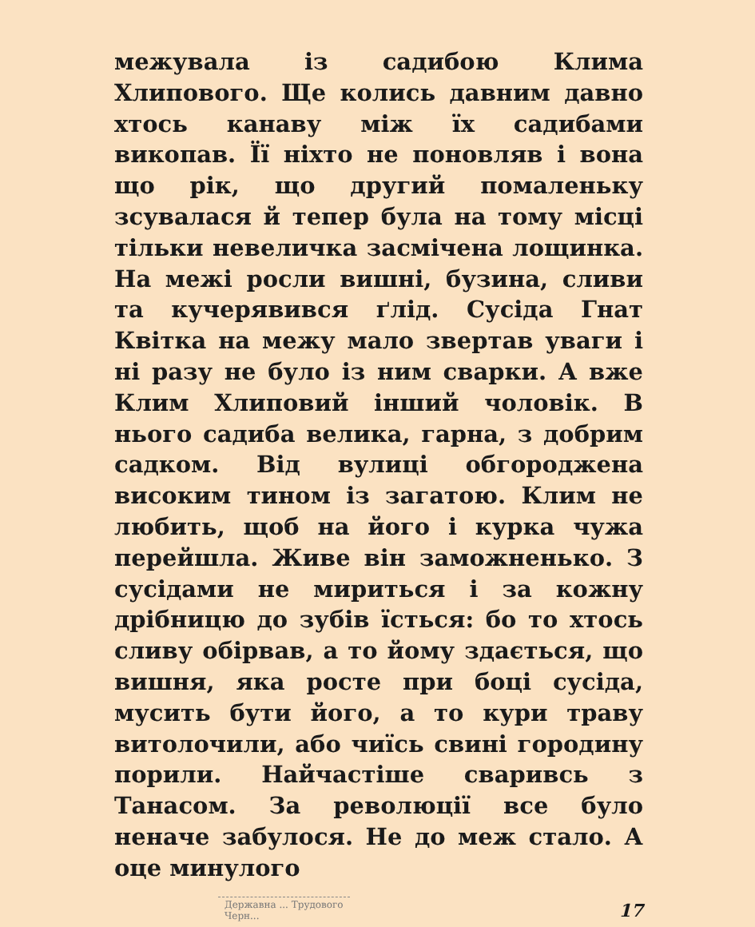межувала із садибою Клима Хлипового. Ще колись давним давно хтось канаву між їх садибами викопав. Її ніхто не поновляв і вона що рік, що другий помаленьку зсувалася й тепер була на тому місці тільки невеличка засмічена лощинка. На межі росли вишні, бузина, сливи та кучерявився ґлід. Сусіда Гнат Квітка на межу мало звертав уваги і ні разу не було із ним сварки. А вже Клим Хлиповий інший чоловік. В нього садиба велика, гарна, з добрим садком. Від вулиці обгороджена високим тином із загатою. Клим не любить, щоб на його і курка чужа перейшла. Живе він заможненько. З сусідами не мириться і за кожну дрібницю до зубів їсться: бо то хтось сливу обірвав, а то йому здається, що вишня, яка росте при боці сусіда, мусить бути його, а то кури траву витолочили, або чиїсь свині городину порили. Найчастіше сваривсь з Танасом. За революції все було неначе забулося. Не до меж стало. А оце минулого
Державна ... Трудового
Черн...
17